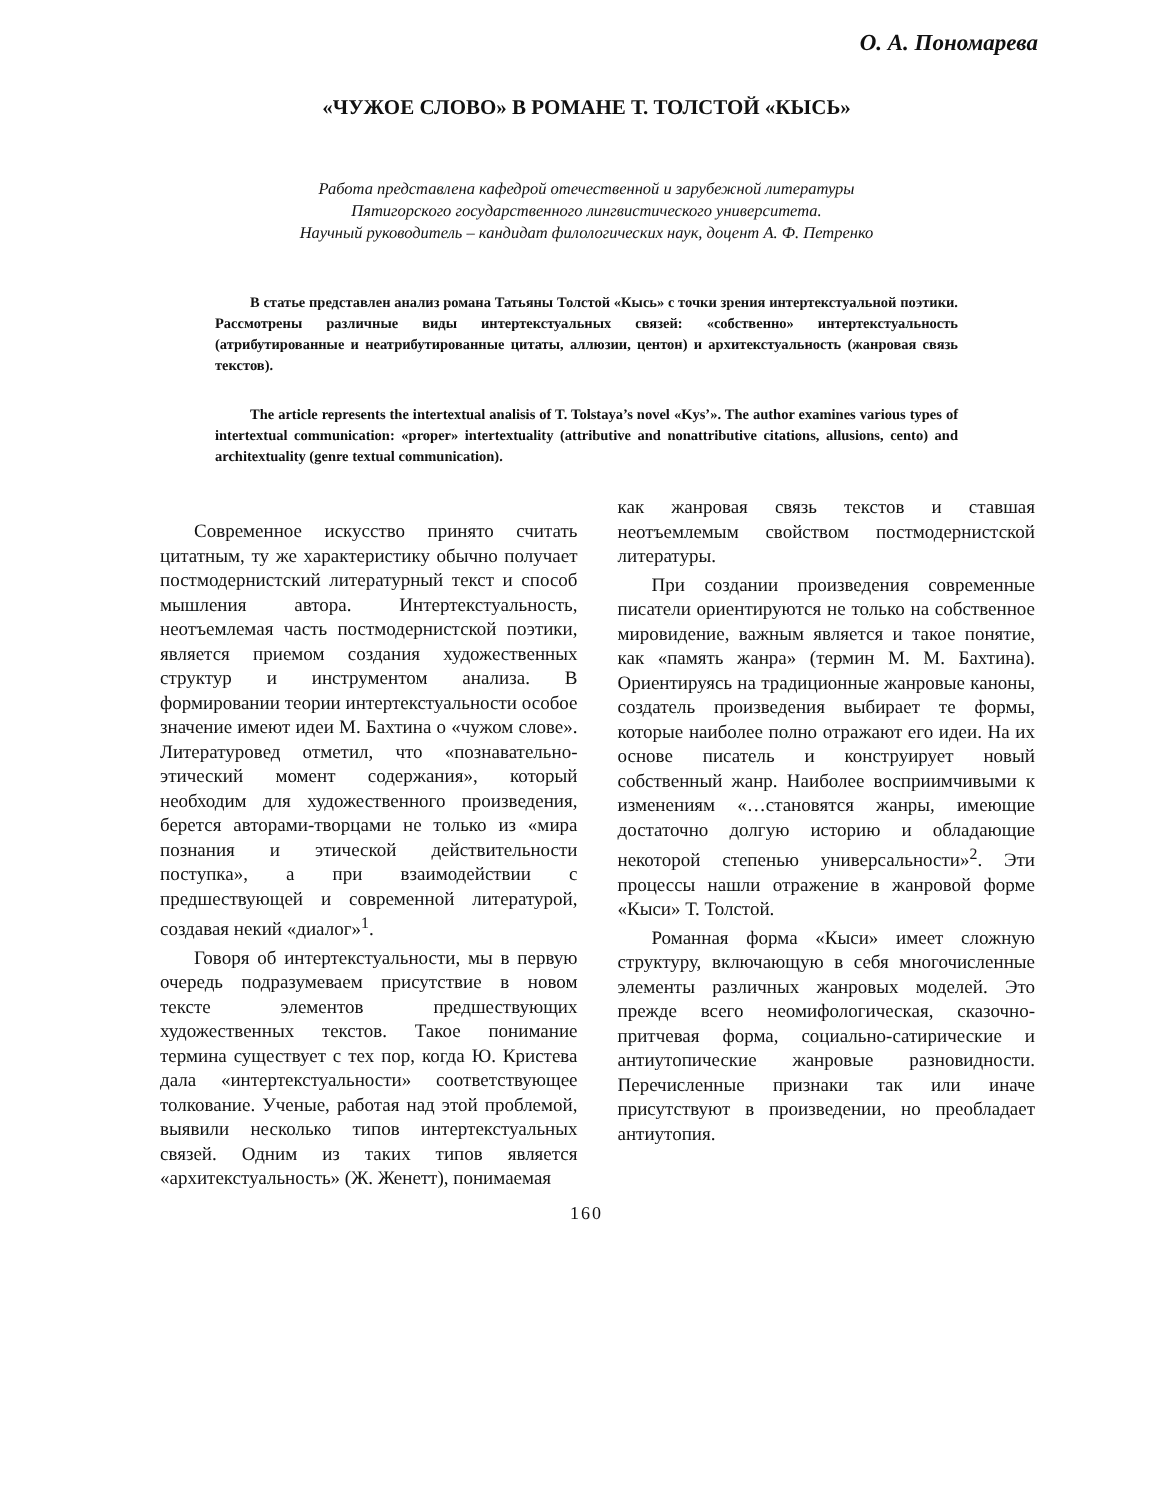О. А. Пономарева
«ЧУЖОЕ СЛОВО» В РОМАНЕ Т. ТОЛСТОЙ «КЫСЬ»
Работа представлена кафедрой отечественной и зарубежной литературы
Пятигорского государственного лингвистического университета.
Научный руководитель – кандидат филологических наук, доцент А. Ф. Петренко
В статье представлен анализ романа Татьяны Толстой «Кысь» с точки зрения интертекстуальной поэтики. Рассмотрены различные виды интертекстуальных связей: «собственно» интертекстуальность (атрибутированные и неатрибутированные цитаты, аллюзии, центон) и архитекстуальность (жанровая связь текстов).
The article represents the intertextual analisis of T. Tolstaya’s novel «Kys’». The author examines various types of intertextual communication: «proper» intertextuality (attributive and nonattributive citations, allusions, cento) and architextuality (genre textual communication).
Современное искусство принято считать цитатным, ту же характеристику обычно получает постмодернистский литературный текст и способ мышления автора. Интертекстуальность, неотъемлемая часть постмодернистской поэтики, является приемом создания художественных структур и инструментом анализа. В формировании теории интертекстуальности особое значение имеют идеи М. Бахтина о «чужом слове». Литературовед отметил, что «познавательно-этический момент содержания», который необходим для художественного произведения, берется авторами-творцами не только из «мира познания и этической действительности поступка», а при взаимодействии с предшествующей и современной литературой, создавая некий «диалог»<sup>1</sup>.
Говоря об интертекстуальности, мы в первую очередь подразумеваем присутствие в новом тексте элементов предшествующих художественных текстов. Такое понимание термина существует с тех пор, когда Ю. Кристева дала «интертекстуальности» соответствующее толкование. Ученые, работая над этой проблемой, выявили несколько типов интертекстуальных связей. Одним из таких типов является «архитекстуальность» (Ж. Женетт), понимаемая
как жанровая связь текстов и ставшая неотъемлемым свойством постмодернистской литературы.
При создании произведения современные писатели ориентируются не только на собственное мировидение, важным является и такое понятие, как «память жанра» (термин М. М. Бахтина). Ориентируясь на традиционные жанровые каноны, создатель произведения выбирает те формы, которые наиболее полно отражают его идеи. На их основе писатель и конструирует новый собственный жанр. Наиболее восприимчивыми к изменениям «…становятся жанры, имеющие достаточно долгую историю и обладающие некоторой степенью универсальности»<sup>2</sup>. Эти процессы нашли отражение в жанровой форме «Кыси» Т. Толстой.
Романная форма «Кыси» имеет сложную структуру, включающую в себя многочисленные элементы различных жанровых моделей. Это прежде всего неомифологическая, сказочно-притчевая форма, социально-сатирические и антиутопические жанровые разновидности. Перечисленные признаки так или иначе присутствуют в произведении, но преобладает антиутопия.
160